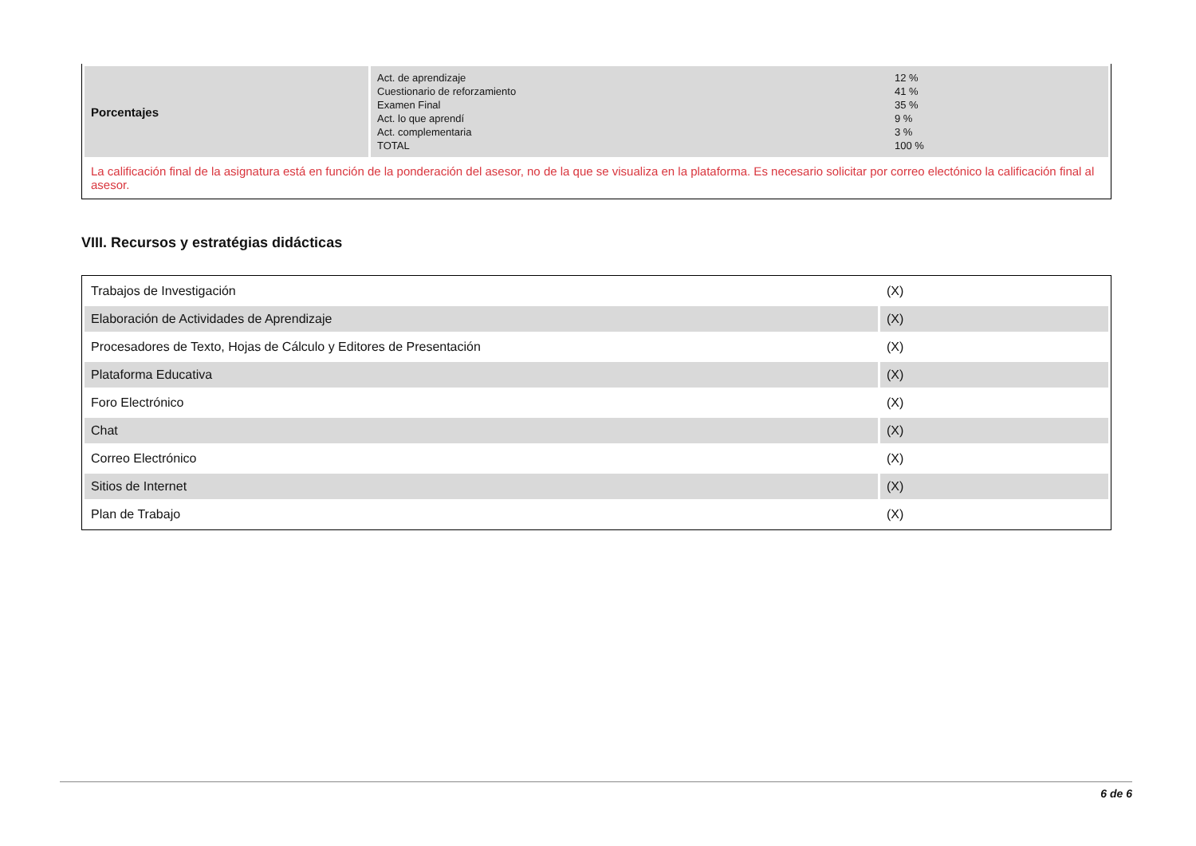| Porcentajes | / Act. de aprendizaje / 12 % / / Cuestionario de reforzamiento / 41 % / / Examen Final / 35 % / / Act. lo que aprendí / 9 % / / Act. complementaria / 3 % / / TOTAL / 100 % / |
| La calificación final de la asignatura está en función de la ponderación del asesor, no de la que se visualiza en la plataforma. Es necesario solicitar por correo electónico la calificación final al asesor. | |
VIII. Recursos y estratégias didácticas
| Trabajos de Investigación | (X) |
| Elaboración de Actividades de Aprendizaje | (X) |
| Procesadores de Texto, Hojas de Cálculo y Editores de Presentación | (X) |
| Plataforma Educativa | (X) |
| Foro Electrónico | (X) |
| Chat | (X) |
| Correo Electrónico | (X) |
| Sitios de Internet | (X) |
| Plan de Trabajo | (X) |
6 de 6